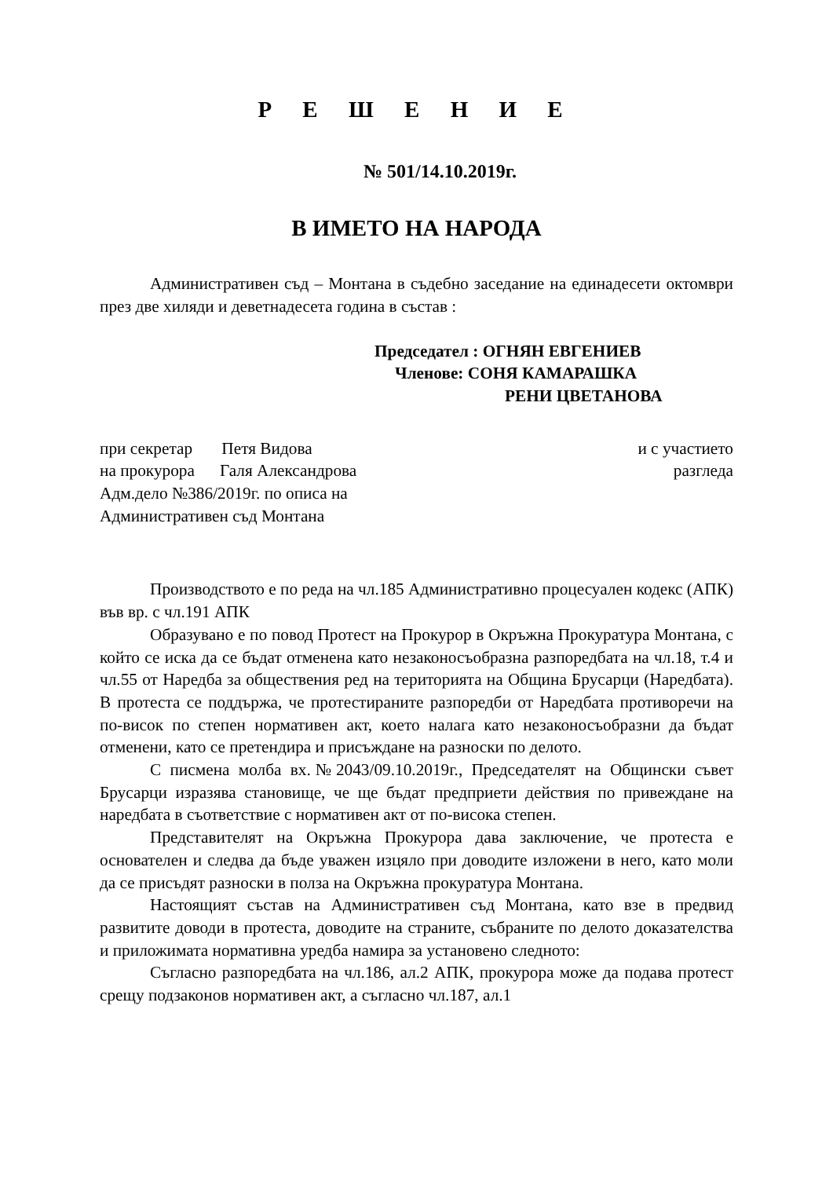Р Е Ш Е Н И Е
№ 501/14.10.2019г.
В ИМЕТО НА НАРОДА
Административен съд – Монтана в съдебно заседание на единадесети октомври през две хиляди и деветнадесета година в състав :
Председател : ОГНЯН ЕВГЕНИЕВ
Членове: СОНЯ КАМАРАШКА
РЕНИ ЦВЕТАНОВА
при секретар Петя Видова и с участието
на прокурора Галя Александрова разгледа
Адм.дело №386/2019г. по описа на
Административен съд Монтана
Производството е по реда на чл.185 Административно процесуален кодекс (АПК) във вр. с чл.191 АПК
Образувано е по повод Протест на Прокурор в Окръжна Прокуратура Монтана, с който се иска да се бъдат отменена като незаконосъобразна разпоредбата на чл.18, т.4 и чл.55 от Наредба за обществения ред на територията на Община Брусарци (Наредбата). В протеста се поддържа, че протестираните разпоредби от Наредбата противоречи на по-висок по степен нормативен акт, което налага като незаконосъобразни да бъдат отменени, като се претендира и присъждане на разноски по делото.
С писмена молба вх.№2043/09.10.2019г., Председателят на Общински съвет Брусарци изразява становище, че ще бъдат предприети действия по привеждане на наредбата в съответствие с нормативен акт от по-висока степен.
Представителят на Окръжна Прокурора дава заключение, че протеста е основателен и следва да бъде уважен изцяло при доводите изложени в него, като моли да се присъдят разноски в полза на Окръжна прокуратура Монтана.
Настоящият състав на Административен съд Монтана, като взе в предвид развитите доводи в протеста, доводите на страните, събраните по делото доказателства и приложимата нормативна уредба намира за установено следното:
Съгласно разпоредбата на чл.186, ал.2 АПК, прокурора може да подава протест срещу подзаконов нормативен акт, а съгласно чл.187, ал.1